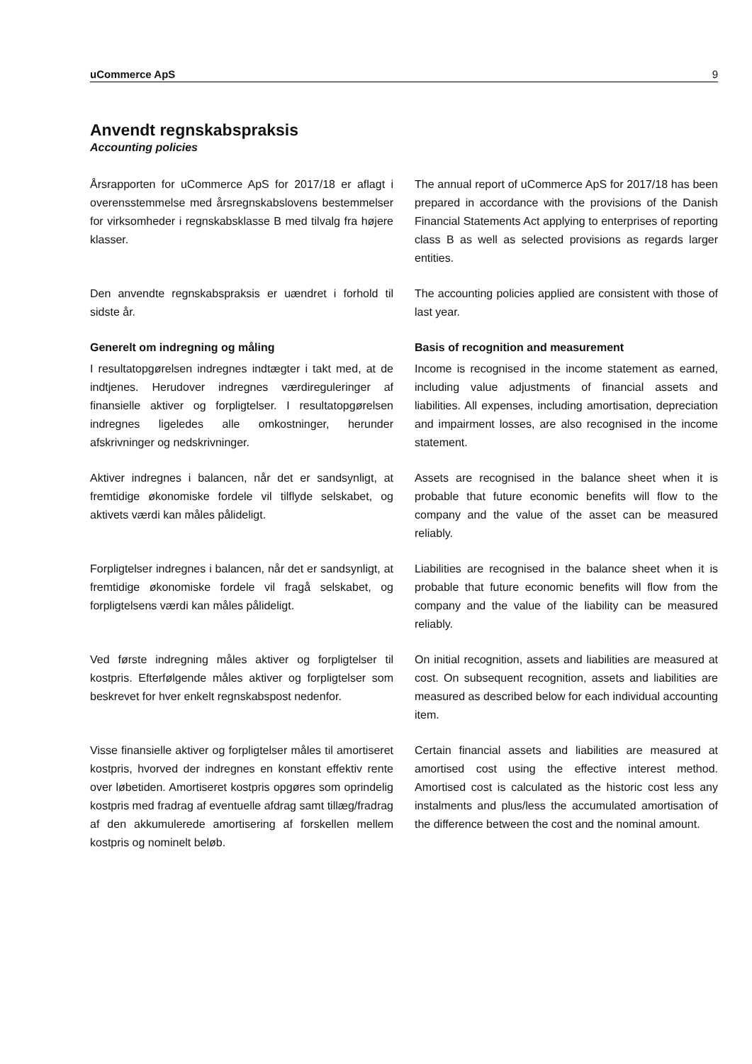uCommerce ApS 9
Anvendt regnskabspraksis
Accounting policies
Årsrapporten for uCommerce ApS for 2017/18 er aflagt i overensstemmelse med årsregnskabslovens bestemmelser for virksomheder i regnskabsklasse B med tilvalg fra højere klasser.
The annual report of uCommerce ApS for 2017/18 has been prepared in accordance with the provisions of the Danish Financial Statements Act applying to enterprises of reporting class B as well as selected provisions as regards larger entities.
Den anvendte regnskabspraksis er uændret i forhold til sidste år.
The accounting policies applied are consistent with those of last year.
Generelt om indregning og måling
I resultatopgørelsen indregnes indtægter i takt med, at de indtjenes. Herudover indregnes værdireguleringer af finansielle aktiver og forpligtelser. I resultatopgørelsen indregnes ligeledes alle omkostninger, herunder afskrivninger og nedskrivninger.
Basis of recognition and measurement
Income is recognised in the income statement as earned, including value adjustments of financial assets and liabilities. All expenses, including amortisation, depreciation and impairment losses, are also recognised in the income statement.
Aktiver indregnes i balancen, når det er sandsynligt, at fremtidige økonomiske fordele vil tilflyde selskabet, og aktivets værdi kan måles pålideligt.
Assets are recognised in the balance sheet when it is probable that future economic benefits will flow to the company and the value of the asset can be measured reliably.
Forpligtelser indregnes i balancen, når det er sandsynligt, at fremtidige økonomiske fordele vil fragå selskabet, og forpligtelsens værdi kan måles pålideligt.
Liabilities are recognised in the balance sheet when it is probable that future economic benefits will flow from the company and the value of the liability can be measured reliably.
Ved første indregning måles aktiver og forpligtelser til kostpris. Efterfølgende måles aktiver og forpligtelser som beskrevet for hver enkelt regnskabspost nedenfor.
On initial recognition, assets and liabilities are measured at cost. On subsequent recognition, assets and liabilities are measured as described below for each individual accounting item.
Visse finansielle aktiver og forpligtelser måles til amortiseret kostpris, hvorved der indregnes en konstant effektiv rente over løbetiden. Amortiseret kostpris opgøres som oprindelig kostpris med fradrag af eventuelle afdrag samt tillæg/fradrag af den akkumulerede amortisering af forskellen mellem kostpris og nominelt beløb.
Certain financial assets and liabilities are measured at amortised cost using the effective interest method. Amortised cost is calculated as the historic cost less any instalments and plus/less the accumulated amortisation of the difference between the cost and the nominal amount.